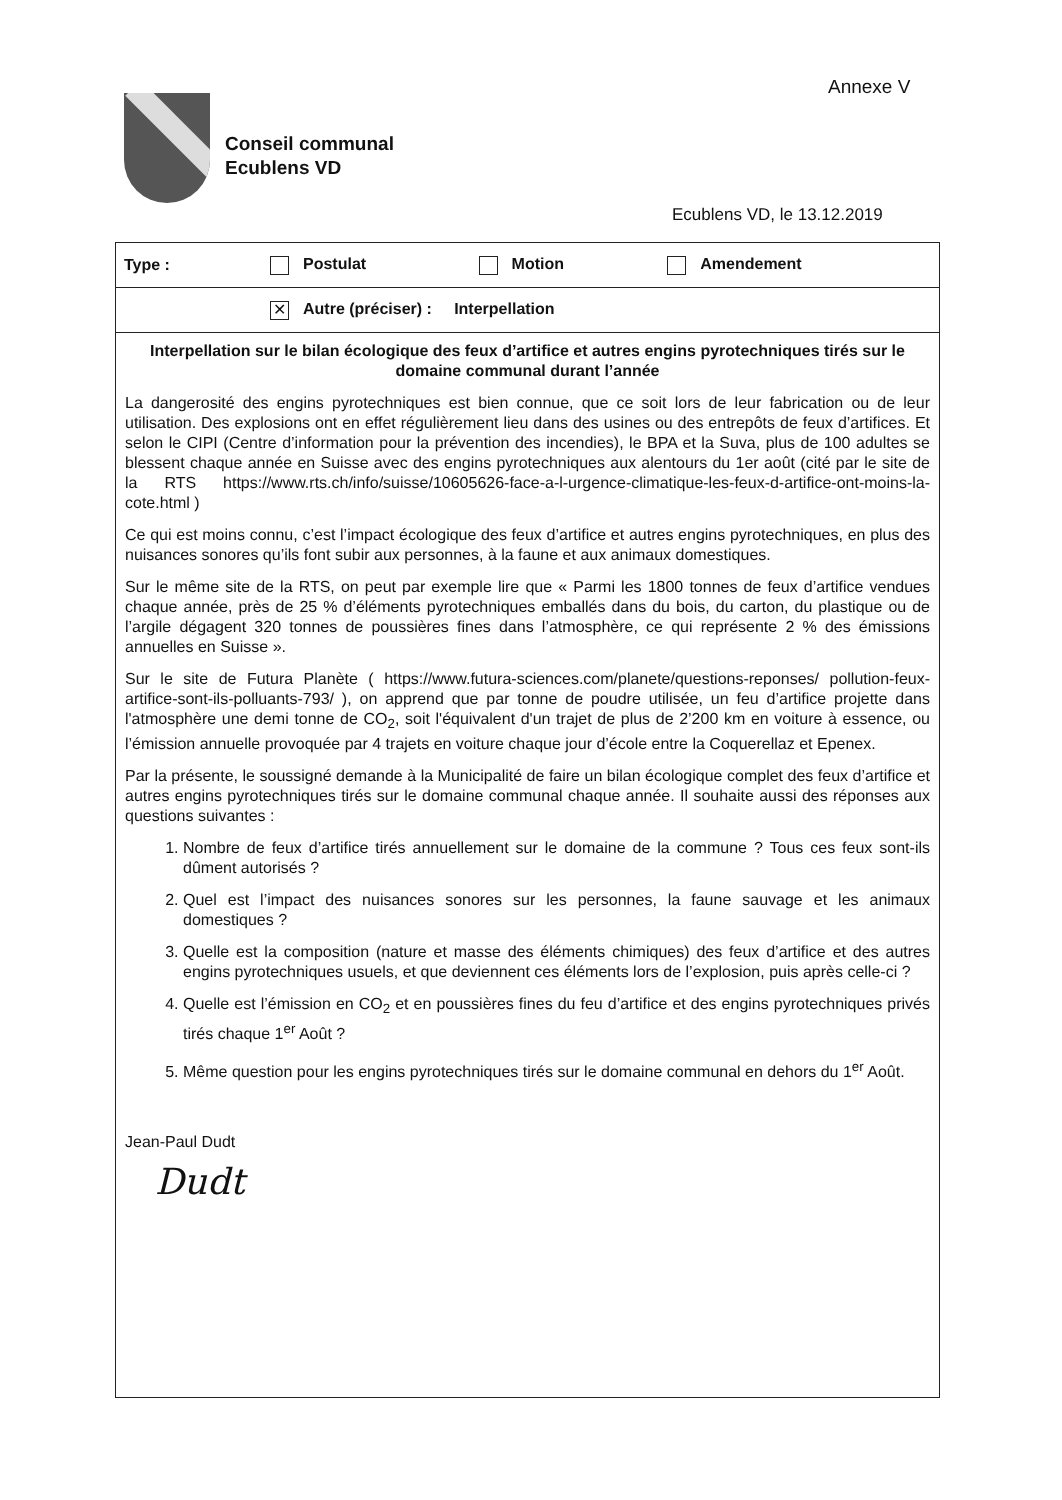Annexe V
Conseil communal
Ecublens VD
Ecublens VD, le 13.12.2019
| Type : | Postulat | Motion | Amendement |
| | ✕ Autre (préciser) : Interpellation | | |
Interpellation sur le bilan écologique des feux d’artifice et autres engins pyrotechniques tirés sur le domaine communal durant l’année
La dangerosité des engins pyrotechniques est bien connue, que ce soit lors de leur fabrication ou de leur utilisation. Des explosions ont en effet régulièrement lieu dans des usines ou des entrepôts de feux d’artifices. Et selon le CIPI (Centre d’information pour la prévention des incendies), le BPA et la Suva, plus de 100 adultes se blessent chaque année en Suisse avec des engins pyrotechniques aux alentours du 1er août (cité par le site de la RTS https://www.rts.ch/info/suisse/10605626-face-a-l-urgence-climatique-les-feux-d-artifice-ont-moins-la-cote.html )
Ce qui est moins connu, c’est l’impact écologique des feux d’artifice et autres engins pyrotechniques, en plus des nuisances sonores qu’ils font subir aux personnes, à la faune et aux animaux domestiques.
Sur le même site de la RTS, on peut par exemple lire que « Parmi les 1800 tonnes de feux d’artifice vendues chaque année, près de 25 % d’éléments pyrotechniques emballés dans du bois, du carton, du plastique ou de l’argile dégagent 320 tonnes de poussières fines dans l’atmosphère, ce qui représente 2 % des émissions annuelles en Suisse ».
Sur le site de Futura Planète ( https://www.futura-sciences.com/planete/questions-reponses/ pollution-feux-artifice-sont-ils-polluants-793/ ), on apprend que par tonne de poudre utilisée, un feu d’artifice projette dans l'atmosphère une demi tonne de CO<sub>2</sub>, soit l'équivalent d'un trajet de plus de 2’200 km en voiture à essence, ou l’émission annuelle provoquée par 4 trajets en voiture chaque jour d’école entre la Coquerellaz et Epenex.
Par la présente, le soussigné demande à la Municipalité de faire un bilan écologique complet des feux d’artifice et autres engins pyrotechniques tirés sur le domaine communal chaque année. Il souhaite aussi des réponses aux questions suivantes :
1. Nombre de feux d’artifice tirés annuellement sur le domaine de la commune ? Tous ces feux sont-ils dûment autorisés ?
2. Quel est l’impact des nuisances sonores sur les personnes, la faune sauvage et les animaux domestiques ?
3. Quelle est la composition (nature et masse des éléments chimiques) des feux d’artifice et des autres engins pyrotechniques usuels, et que deviennent ces éléments lors de l’explosion, puis après celle-ci ?
4. Quelle est l’émission en CO<sub>2</sub> et en poussières fines du feu d’artifice et des engins pyrotechniques privés tirés chaque 1<sup>er</sup> Août ?
5. Même question pour les engins pyrotechniques tirés sur le domaine communal en dehors du 1<sup>er</sup> Août.
Jean-Paul Dudt
Dudt